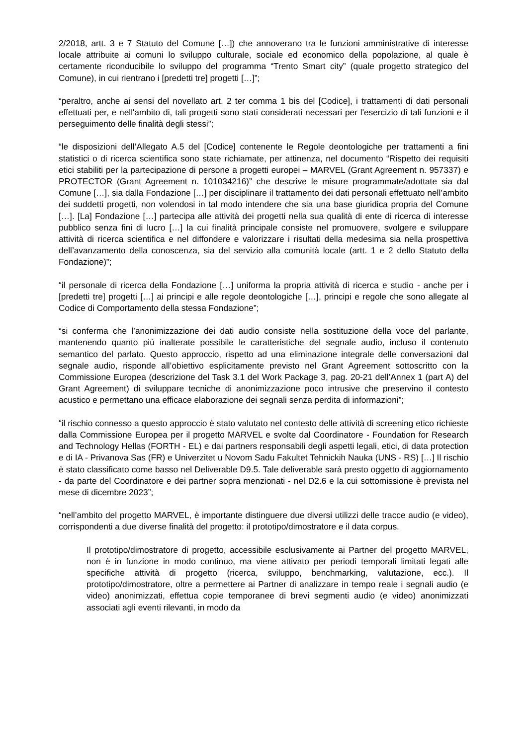2/2018, artt. 3 e 7 Statuto del Comune […]) che annoverano tra le funzioni amministrative di interesse locale attribuite ai comuni lo sviluppo culturale, sociale ed economico della popolazione, al quale è certamente riconducibile lo sviluppo del programma “Trento Smart city” (quale progetto strategico del Comune), in cui rientrano i [predetti tre] progetti […]”;
“peraltro, anche ai sensi del novellato art. 2 ter comma 1 bis del [Codice], i trattamenti di dati personali effettuati per, e nell'ambito di, tali progetti sono stati considerati necessari per l'esercizio di tali funzioni e il perseguimento delle finalità degli stessi”;
“le disposizioni dell’Allegato A.5 del [Codice] contenente le Regole deontologiche per trattamenti a fini statistici o di ricerca scientifica sono state richiamate, per attinenza, nel documento “Rispetto dei requisiti etici stabiliti per la partecipazione di persone a progetti europei – MARVEL (Grant Agreement n. 957337) e PROTECTOR (Grant Agreement n. 101034216)” che descrive le misure programmate/adottate sia dal Comune […], sia dalla Fondazione […] per disciplinare il trattamento dei dati personali effettuato nell’ambito dei suddetti progetti, non volendosi in tal modo intendere che sia una base giuridica propria del Comune […]. [La] Fondazione […] partecipa alle attività dei progetti nella sua qualità di ente di ricerca di interesse pubblico senza fini di lucro […] la cui finalità principale consiste nel promuovere, svolgere e sviluppare attività di ricerca scientifica e nel diffondere e valorizzare i risultati della medesima sia nella prospettiva dell’avanzamento della conoscenza, sia del servizio alla comunità locale (artt. 1 e 2 dello Statuto della Fondazione)”;
“il personale di ricerca della Fondazione […] uniforma la propria attività di ricerca e studio - anche per i [predetti tre] progetti […] ai principi e alle regole deontologiche […], principi e regole che sono allegate al Codice di Comportamento della stessa Fondazione”;
“si conferma che l’anonimizzazione dei dati audio consiste nella sostituzione della voce del parlante, mantenendo quanto più inalterate possibile le caratteristiche del segnale audio, incluso il contenuto semantico del parlato. Questo approccio, rispetto ad una eliminazione integrale delle conversazioni dal segnale audio, risponde all’obiettivo esplicitamente previsto nel Grant Agreement sottoscritto con la Commissione Europea (descrizione del Task 3.1 del Work Package 3, pag. 20-21 dell’Annex 1 (part A) del Grant Agreement) di sviluppare tecniche di anonimizzazione poco intrusive che preservino il contesto acustico e permettano una efficace elaborazione dei segnali senza perdita di informazioni”;
“il rischio connesso a questo approccio è stato valutato nel contesto delle attività di screening etico richieste dalla Commissione Europea per il progetto MARVEL e svolte dal Coordinatore - Foundation for Research and Technology Hellas (FORTH - EL) e dai partners responsabili degli aspetti legali, etici, di data protection e di IA - Privanova Sas (FR) e Univerzitet u Novom Sadu Fakultet Tehnickih Nauka (UNS - RS) […] Il rischio è stato classificato come basso nel Deliverable D9.5. Tale deliverable sarà presto oggetto di aggiornamento - da parte del Coordinatore e dei partner sopra menzionati - nel D2.6 e la cui sottomissione è prevista nel mese di dicembre 2023”;
“nell’ambito del progetto MARVEL, è importante distinguere due diversi utilizzi delle tracce audio (e video), corrispondenti a due diverse finalità del progetto: il prototipo/dimostratore e il data corpus.
Il prototipo/dimostratore di progetto, accessibile esclusivamente ai Partner del progetto MARVEL, non è in funzione in modo continuo, ma viene attivato per periodi temporali limitati legati alle specifiche attività di progetto (ricerca, sviluppo, benchmarking, valutazione, ecc.). Il prototipo/dimostratore, oltre a permettere ai Partner di analizzare in tempo reale i segnali audio (e video) anonimizzati, effettua copie temporanee di brevi segmenti audio (e video) anonimizzati associati agli eventi rilevanti, in modo da